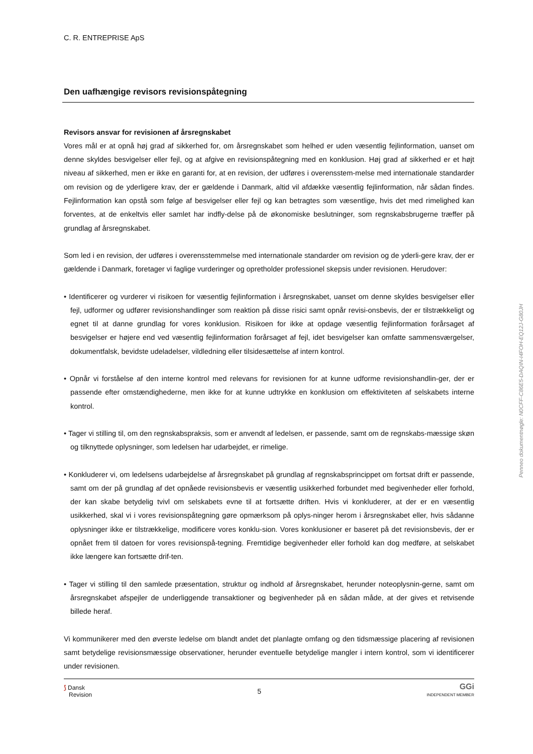C. R. ENTREPRISE ApS
Den uafhængige revisors revisionspåtegning
Revisors ansvar for revisionen af årsregnskabet
Vores mål er at opnå høj grad af sikkerhed for, om årsregnskabet som helhed er uden væsentlig fejlinformation, uanset om denne skyldes besvigelser eller fejl, og at afgive en revisionspåtegning med en konklusion. Høj grad af sikkerhed er et højt niveau af sikkerhed, men er ikke en garanti for, at en revision, der udføres i overensstem-melse med internationale standarder om revision og de yderligere krav, der er gældende i Danmark, altid vil afdække væsentlig fejlinformation, når sådan findes. Fejlinformation kan opstå som følge af besvigelser eller fejl og kan betragtes som væsentlige, hvis det med rimelighed kan forventes, at de enkeltvis eller samlet har indfly-delse på de økonomiske beslutninger, som regnskabsbrugerne træffer på grundlag af årsregnskabet.
Som led i en revision, der udføres i overensstemmelse med internationale standarder om revision og de yderli-gere krav, der er gældende i Danmark, foretager vi faglige vurderinger og opretholder professionel skepsis under revisionen. Herudover:
• Identificerer og vurderer vi risikoen for væsentlig fejlinformation i årsregnskabet, uanset om denne skyldes besvigelser eller fejl, udformer og udfører revisionshandlinger som reaktion på disse risici samt opnår revisi-onsbevis, der er tilstrækkeligt og egnet til at danne grundlag for vores konklusion. Risikoen for ikke at opdage væsentlig fejlinformation forårsaget af besvigelser er højere end ved væsentlig fejlinformation forårsaget af fejl, idet besvigelser kan omfatte sammensværgelser, dokumentfalsk, bevidste udeladelser, vildledning eller tilsidesættelse af intern kontrol.
• Opnår vi forståelse af den interne kontrol med relevans for revisionen for at kunne udforme revisionshandlin-ger, der er passende efter omstændighederne, men ikke for at kunne udtrykke en konklusion om effektiviteten af selskabets interne kontrol.
• Tager vi stilling til, om den regnskabspraksis, som er anvendt af ledelsen, er passende, samt om de regnskabs-mæssige skøn og tilknyttede oplysninger, som ledelsen har udarbejdet, er rimelige.
• Konkluderer vi, om ledelsens udarbejdelse af årsregnskabet på grundlag af regnskabsprincippet om fortsat drift er passende, samt om der på grundlag af det opnåede revisionsbevis er væsentlig usikkerhed forbundet med begivenheder eller forhold, der kan skabe betydelig tvivl om selskabets evne til at fortsætte driften. Hvis vi konkluderer, at der er en væsentlig usikkerhed, skal vi i vores revisionspåtegning gøre opmærksom på oplys-ninger herom i årsregnskabet eller, hvis sådanne oplysninger ikke er tilstrækkelige, modificere vores konklu-sion. Vores konklusioner er baseret på det revisionsbevis, der er opnået frem til datoen for vores revisionspå-tegning. Fremtidige begivenheder eller forhold kan dog medføre, at selskabet ikke længere kan fortsætte drif-ten.
• Tager vi stilling til den samlede præsentation, struktur og indhold af årsregnskabet, herunder noteoplysnin-gerne, samt om årsregnskabet afspejler de underliggende transaktioner og begivenheder på en sådan måde, at der gives et retvisende billede heraf.
Vi kommunikerer med den øverste ledelse om blandt andet det planlagte omfang og den tidsmæssige placering af revisionen samt betydelige revisionsmæssige observationer, herunder eventuelle betydelige mangler i intern kontrol, som vi identificerer under revisionen.
⟆ Dansk
Revision
5
GGi
INDEPENDENT MEMBER
Penneo dokumentnøgle: N0CFF-C86E5-DAQIN-I4FOH-EQ12J-G80JH